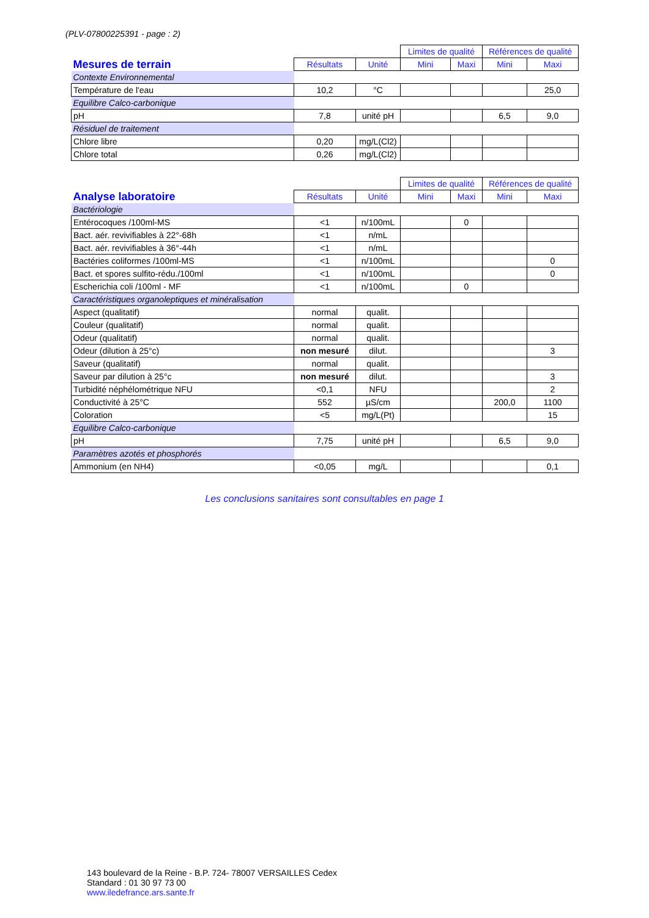(PLV-07800225391 - page : 2)
| | | | Limites de qualité | | Références de qualité | |
| --- | --- | --- | --- | --- | --- | --- |
| Mesures de terrain | Résultats | Unité | Mini | Maxi | Mini | Maxi |
| Contexte Environnemental | | | | | | |
| Température de l'eau | 10,2 | °C | | | | 25,0 |
| Equilibre Calco-carbonique | | | | | | |
| pH | 7,8 | unité pH | | | 6,5 | 9,0 |
| Résiduel de traitement | | | | | | |
| Chlore libre | 0,20 | mg/L(Cl2) | | | | |
| Chlore total | 0,26 | mg/L(Cl2) | | | | |
| | | | Limites de qualité | | Références de qualité | |
| --- | --- | --- | --- | --- | --- | --- |
| Analyse laboratoire | Résultats | Unité | Mini | Maxi | Mini | Maxi |
| Bactériologie | | | | | | |
| Entérocoques /100ml-MS | <1 | n/100mL | | 0 | | |
| Bact. aér. revivifiables à 22°-68h | <1 | n/mL | | | | |
| Bact. aér. revivifiables à 36°-44h | <1 | n/mL | | | | |
| Bactéries coliformes /100ml-MS | <1 | n/100mL | | | | 0 |
| Bact. et spores sulfito-rédu./100ml | <1 | n/100mL | | | | 0 |
| Escherichia coli /100ml - MF | <1 | n/100mL | | 0 | | |
| Caractéristiques organoleptiques et minéralisation | | | | | | |
| Aspect (qualitatif) | normal | qualit. | | | | |
| Couleur (qualitatif) | normal | qualit. | | | | |
| Odeur (qualitatif) | normal | qualit. | | | | |
| Odeur (dilution à 25°c) | non mesuré | dilut. | | | | 3 |
| Saveur (qualitatif) | normal | qualit. | | | | |
| Saveur par dilution à 25°c | non mesuré | dilut. | | | | 3 |
| Turbidité néphélométrique NFU | <0,1 | NFU | | | | 2 |
| Conductivité à 25°C | 552 | µS/cm | | | 200,0 | 1100 |
| Coloration | <5 | mg/L(Pt) | | | | 15 |
| Equilibre Calco-carbonique | | | | | | |
| pH | 7,75 | unité pH | | | 6,5 | 9,0 |
| Paramètres azotés et phosphorés | | | | | | |
| Ammonium (en NH4) | <0,05 | mg/L | | | | 0,1 |
Les conclusions sanitaires sont consultables en page 1
143 boulevard de la Reine - B.P. 724- 78007 VERSAILLES Cedex
Standard : 01 30 97 73 00
www.iledefrance.ars.sante.fr